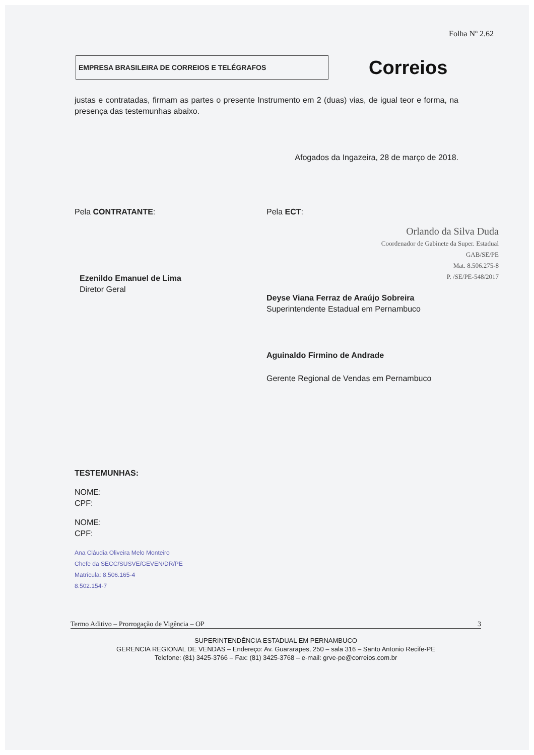Folha Nº 2.62
EMPRESA BRASILEIRA DE CORREIOS E TELÉGRAFOS
Correios
justas e contratadas, firmam as partes o presente Instrumento em 2 (duas) vias, de igual teor e forma, na presença das testemunhas abaixo.
Afogados da Ingazeira, 28 de março de 2018.
Pela CONTRATANTE:
Ezenildo Emanuel de Lima
Diretor Geral
Pela ECT:
Orlando da Silva Duda
Coordenador de Gabinete da Super. Estadual
GAB/SE/PE
Mat. 8.506.275-8
P. /SE/PE-548/2017
Deyse Viana Ferraz de Araújo Sobreira
Superintendente Estadual em Pernambuco
Aguinaldo Firmino de Andrade
Gerente Regional de Vendas em Pernambuco
TESTEMUNHAS:
NOME:
CPF:
NOME:
CPF:
Ana Cláudia Oliveira Melo Monteiro
Chefe da SECC/SUSVE/GEVEN/DR/PE
Matrícula: 8.506.165-4
8.502.154-7
Termo Aditivo – Prorrogação de Vigência – OP 3
SUPERINTENDÊNCIA ESTADUAL EM PERNAMBUCO
GERENCIA REGIONAL DE VENDAS – Endereço: Av. Guararapes, 250 – sala 316 – Santo Antonio Recife-PE
Telefone: (81) 3425-3766 – Fax: (81) 3425-3768 – e-mail: grve-pe@correios.com.br